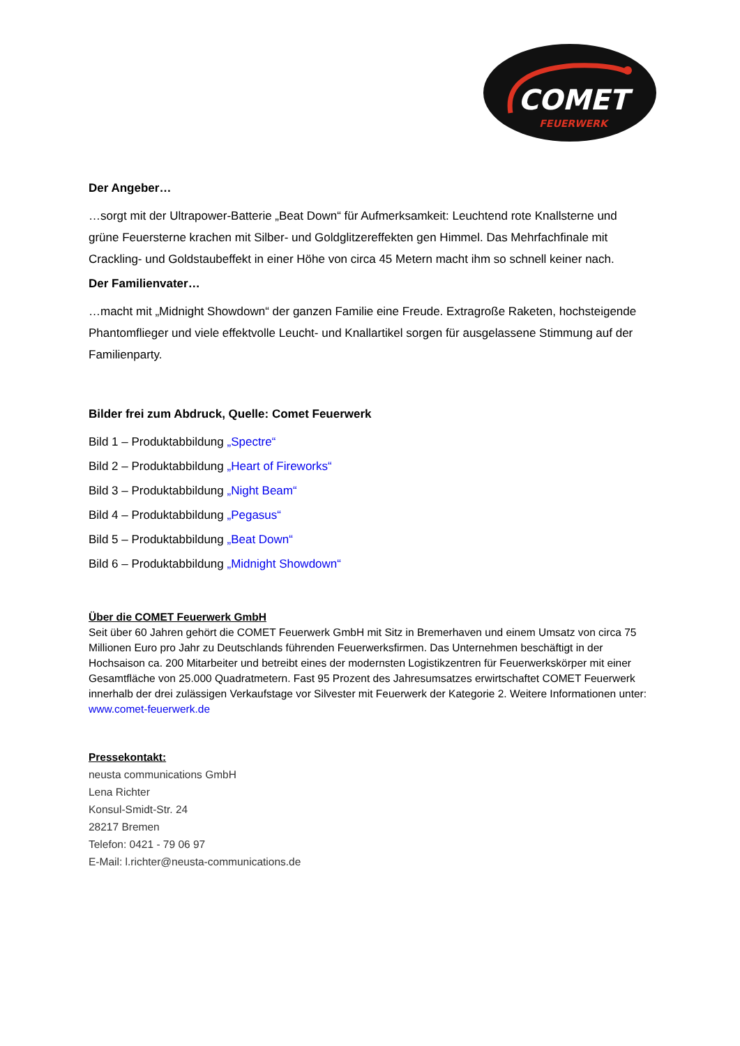COMET
FEUERWERK
Der Angeber…
…sorgt mit der Ultrapower-Batterie „Beat Down“ für Aufmerksamkeit: Leuchtend rote Knallsterne und grüne Feuersterne krachen mit Silber- und Goldglitzereffekten gen Himmel. Das Mehrfachfinale mit Crackling- und Goldstaubeffekt in einer Höhe von circa 45 Metern macht ihm so schnell keiner nach.
Der Familienvater…
…macht mit „Midnight Showdown“ der ganzen Familie eine Freude. Extragroße Raketen, hochsteigende Phantomflieger und viele effektvolle Leucht- und Knallartikel sorgen für ausgelassene Stimmung auf der Familienparty.
Bilder frei zum Abdruck, Quelle: Comet Feuerwerk
Bild 1 – Produktabbildung „Spectre“
Bild 2 – Produktabbildung „Heart of Fireworks“
Bild 3 – Produktabbildung „Night Beam“
Bild 4 – Produktabbildung „Pegasus“
Bild 5 – Produktabbildung „Beat Down“
Bild 6 – Produktabbildung „Midnight Showdown“
Über die COMET Feuerwerk GmbH
Seit über 60 Jahren gehört die COMET Feuerwerk GmbH mit Sitz in Bremerhaven und einem Umsatz von circa 75 Millionen Euro pro Jahr zu Deutschlands führenden Feuerwerksfirmen. Das Unternehmen beschäftigt in der Hochsaison ca. 200 Mitarbeiter und betreibt eines der modernsten Logistikzentren für Feuerwerkskörper mit einer Gesamtfläche von 25.000 Quadratmetern. Fast 95 Prozent des Jahresumsatzes erwirtschaftet COMET Feuerwerk innerhalb der drei zulässigen Verkaufstage vor Silvester mit Feuerwerk der Kategorie 2. Weitere Informationen unter: www.comet-feuerwerk.de
Pressekontakt:
neusta communications GmbH
Lena Richter
Konsul-Smidt-Str. 24
28217 Bremen
Telefon: 0421 - 79 06 97
E-Mail: l.richter@neusta-communications.de